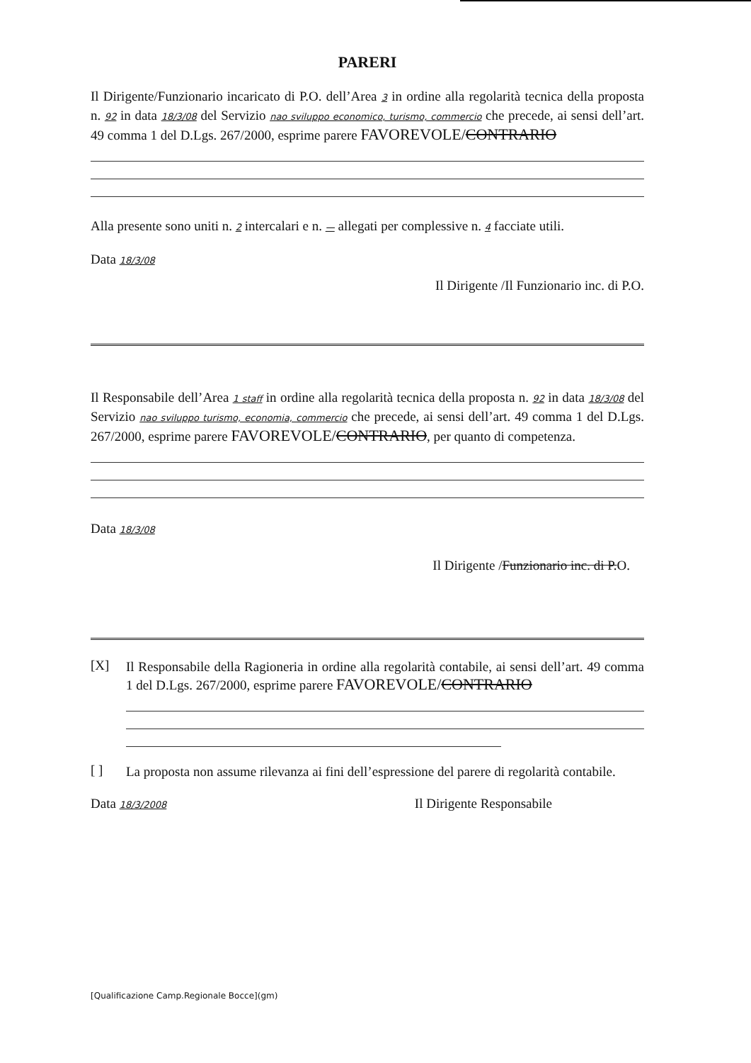PARERI
Il Dirigente/Funzionario incaricato di P.O. dell’Area 3 in ordine alla regolarità tecnica della proposta n. 92 in data 18/3/08 del Servizio nao sviluppo economico, turismo, commercio che precede, ai sensi dell’art. 49 comma 1 del D.Lgs. 267/2000, esprime parere FAVOREVOLE/CONTRARIO
Alla presente sono uniti n. 2 intercalari e n. — allegati per complessive n. 4 facciate utili.
Data 18/3/08
Il Dirigente /Il Funzionario inc. di P.O.
Il Responsabile dell’Area 1 staff in ordine alla regolarità tecnica della proposta n. 92 in data 18/3/08 del Servizio nao sviluppo turismo, economia, commercio che precede, ai sensi dell’art. 49 comma 1 del D.Lgs. 267/2000, esprime parere FAVOREVOLE/CONTRARIO, per quanto di competenza.
Data 18/3/08
Il Dirigente /Funzionario inc. di P.O.
[X]
Il Responsabile della Ragioneria in ordine alla regolarità contabile, ai sensi dell’art. 49 comma 1 del D.Lgs. 267/2000, esprime parere FAVOREVOLE/CONTRARIO
[ ]
La proposta non assume rilevanza ai fini dell’espressione del parere di regolarità contabile.
Data 18/3/2008
Il Dirigente Responsabile
[Qualificazione Camp.Regionale Bocce](gm)